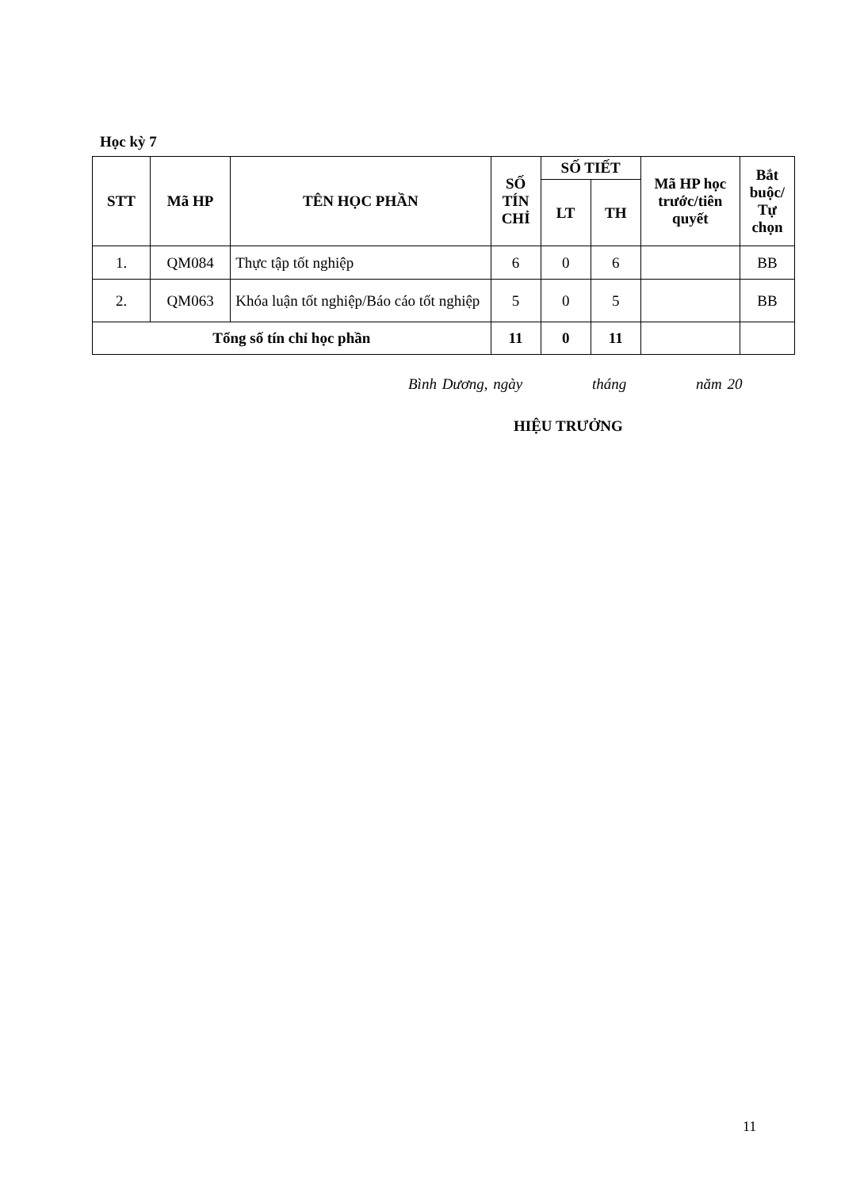Học kỳ 7
| STT | Mã HP | TÊN HỌC PHẦN | SỐ TÍN CHỈ | SỐ TIẾT | | Mã HP học trước/tiên quyết | Bắt buộc/ Tự chọn |
| --- | --- | --- | --- | --- | --- | --- | --- |
| | | | | LT | TH | | |
| 1. | QM084 | Thực tập tốt nghiệp | 6 | 0 | 6 | | BB |
| 2. | QM063 | Khóa luận tốt nghiệp/Báo cáo tốt nghiệp | 5 | 0 | 5 | | BB |
| Tổng số tín chỉ học phần | | | 11 | 0 | 11 | | |
Bình Dương, ngày tháng năm 20
HIỆU TRƯỞNG
11